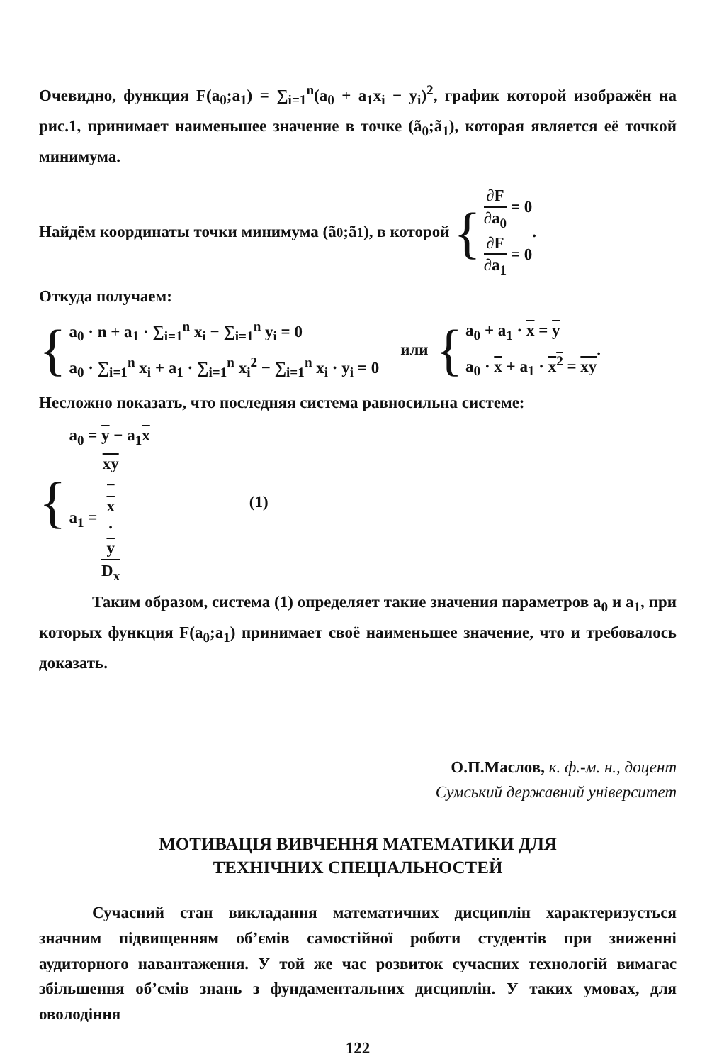Очевидно, функция F(a<sub>0</sub>;a<sub>1</sub>) = ∑<sub>i=1</sub><sup>n</sup>(a<sub>0</sub> + a<sub>1</sub>x<sub>i</sub> − y<sub>i</sub>)<sup>2</sup>, график которой изображён на рис.1, принимает наименьшее значение в точке (ã<sub>0</sub>;ã<sub>1</sub>), которая является её точкой минимума.
Найдём координаты точки минимума (ã<sub>0</sub>;ã<sub>1</sub>), в которой {
∂F ∂a<sub>0</sub> = 0
∂F ∂a<sub>1</sub> = 0
.
Откуда получаем:
{
a<sub>0</sub> · n + a<sub>1</sub> · ∑<sub>i=1</sub><sup>n</sup> x<sub>i</sub> − ∑<sub>i=1</sub><sup>n</sup> y<sub>i</sub> = 0
a<sub>0</sub> · ∑<sub>i=1</sub><sup>n</sup> x<sub>i</sub> + a<sub>1</sub> · ∑<sub>i=1</sub><sup>n</sup> x<sub>i</sub><sup>2</sup> − ∑<sub>i=1</sub><sup>n</sup> x<sub>i</sub> · y<sub>i</sub> = 0
или {
a<sub>0</sub> + a<sub>1</sub> · x = y
a<sub>0</sub> · x + a<sub>1</sub> · x<sup>2</sup> = xy
.
Несложно показать, что последняя система равносильна системе:
{
a<sub>0</sub> = y − a<sub>1</sub>x
a<sub>1</sub> = xy
−
x
·
y D<sub>x</sub>
(1)
Таким образом, система (1) определяет такие значения параметров a<sub>0</sub> и a<sub>1</sub>, при которых функция F(a<sub>0</sub>;a<sub>1</sub>) принимает своё наименьшее значение, что и требовалось доказать.
О.П.Маслов, к. ф.-м. н., доцент
Сумський державний університет
МОТИВАЦІЯ ВИВЧЕННЯ МАТЕМАТИКИ ДЛЯ
ТЕХНІЧНИХ СПЕЦІАЛЬНОСТЕЙ
Сучасний стан викладання математичних дисциплін характеризується значним підвищенням об’ємів самостійної роботи студентів при зниженні аудиторного навантаження. У той же час розвиток сучасних технологій вимагає збільшення об’ємів знань з фундаментальних дисциплін. У таких умовах, для оволодіння
122